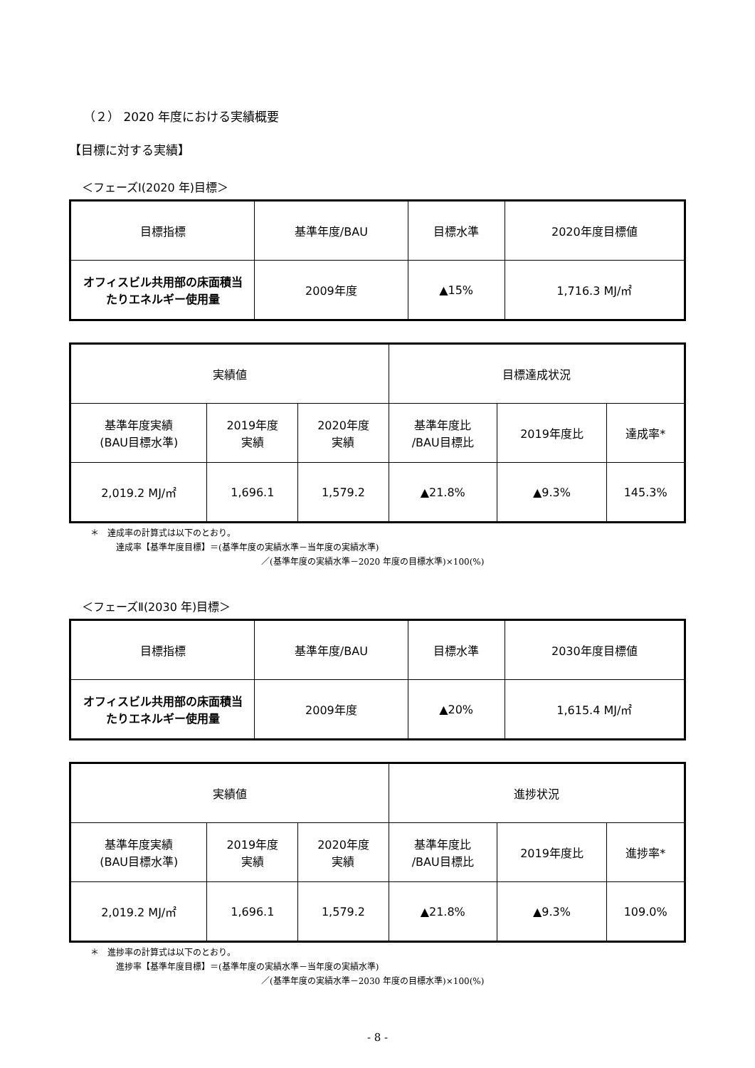（２） 2020 年度における実績概要
【目標に対する実績】
＜フェーズⅠ(2020 年)目標＞
| 目標指標 | 基準年度/BAU | 目標水準 | 2020年度目標値 |
| --- | --- | --- | --- |
| オフィスビル共用部の床面積当 たりエネルギー使用量 | 2009年度 | ▲15% | 1,716.3 MJ/㎡ |
| 実績値 | | | 目標達成状況 | | |
| --- | --- | --- | --- | --- | --- |
| 基準年度実績 (BAU目標水準) | 2019年度 実績 | 2020年度 実績 | 基準年度比 /BAU目標比 | 2019年度比 | 達成率* |
| 2,019.2 MJ/㎡ | 1,696.1 | 1,579.2 | ▲21.8% | ▲9.3% | 145.3% |
＊　達成率の計算式は以下のとおり。
   達成率【基準年度目標】＝(基準年度の実績水準－当年度の実績水準)
                    ／(基準年度の実績水準－2020 年度の目標水準)×100(%)
＜フェーズⅡ(2030 年)目標＞
| 目標指標 | 基準年度/BAU | 目標水準 | 2030年度目標値 |
| --- | --- | --- | --- |
| オフィスビル共用部の床面積当 たりエネルギー使用量 | 2009年度 | ▲20% | 1,615.4 MJ/㎡ |
| 実績値 | | | 進捗状況 | | |
| --- | --- | --- | --- | --- | --- |
| 基準年度実績 (BAU目標水準) | 2019年度 実績 | 2020年度 実績 | 基準年度比 /BAU目標比 | 2019年度比 | 進捗率* |
| 2,019.2 MJ/㎡ | 1,696.1 | 1,579.2 | ▲21.8% | ▲9.3% | 109.0% |
＊　進捗率の計算式は以下のとおり。
   進捗率【基準年度目標】＝(基準年度の実績水準－当年度の実績水準)
                    ／(基準年度の実績水準－2030 年度の目標水準)×100(%)
- 8 -